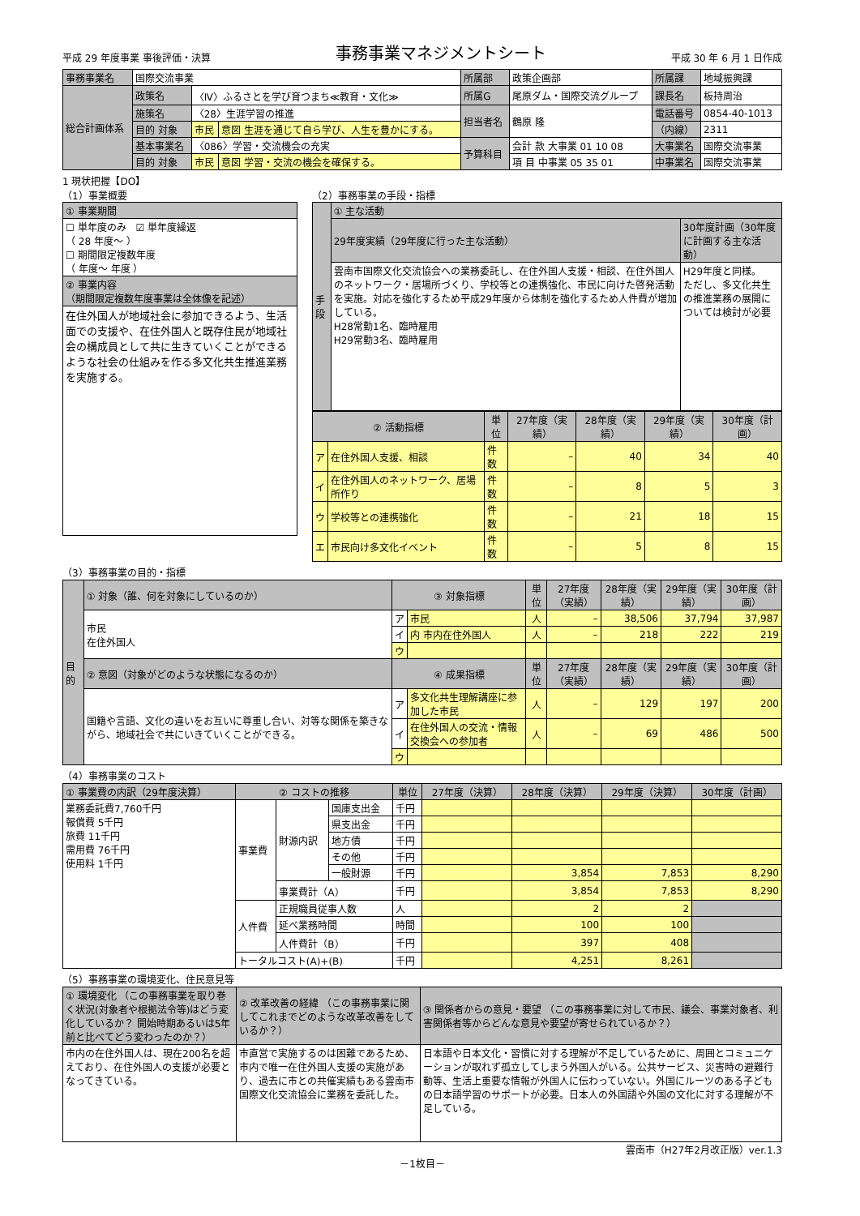平成 29 年度事業 事後評価・決算
事務事業マネジメントシート
平成 30 年 6 月 1 日作成
| 事務事業名 | 国際交流事業 | | | 所属部 | 政策企画部 | 所属課 | 地域振興課 |
| 総合計画体系 | 政策名 | 〈Ⅳ〉ふるさとを学び育つまち≪教育・文化≫ | | 所属G | 尾原ダム・国際交流グループ | 課長名 | 板持周治 |
| | 施策名 | 〈28〉生涯学習の推進 | | 担当者名 | 鶴原 隆 | 電話番号 | 0854-40-1013 |
| | 目的 対象 | 市民 | 意図 生涯を通じて自ら学び、人生を豊かにする。 | | | （内線） | 2311 |
| | 基本事業名 | 〈086〉学習・交流機会の充実 | | 予算科目 | 会計 款 大事業 01 10 08 | 大事業名 | 国際交流事業 |
| | 目的 対象 | 市民 | 意図 学習・交流の機会を確保する。 | | 項 目 中事業 05 35 01 | 中事業名 | 国際交流事業 |
1 現状把握【DO】
（1）事業概要
| ① 事業期間 |
| ☐ 単年度のみ ☑ 単年度繰返 （ 28 年度～ ） ☐ 期間限定複数年度 （ 年度～ 年度 ） |
| ② 事業内容 （期間限定複数年度事業は全体像を記述） |
| 在住外国人が地域社会に参加できるよう、生活面での支援や、在住外国人と既存住民が地域社会の構成員として共に生きていくことができるような社会の仕組みを作る多文化共生推進業務を実施する。 |
（2）事務事業の手段・指標
| 手段 | ① 主な活動 | |
| | 29年度実績（29年度に行った主な活動） | 30年度計画（30年度に計画する主な活動） |
| | 雲南市国際文化交流協会への業務委託し、在住外国人支援・相談、在住外国人のネットワーク・居場所づくり、学校等との連携強化、市民に向けた啓発活動を実施。対応を強化するため平成29年度から体制を強化するため人件費が増加している。 H28常勤1名、臨時雇用 H29常勤3名、臨時雇用 | H29年度と同様。 ただし、多文化共生の推進業務の展開については検討が必要 |
| ② 活動指標 | | 単位 | 27年度（実績） | 28年度（実績） | 29年度（実績） | 30年度（計画） |
| --- | --- | --- | --- | --- | --- | --- |
| ア | 在住外国人支援、相談 | 件数 | – | 40 | 34 | 40 |
| イ | 在住外国人のネットワーク、居場所作り | 件数 | – | 8 | 5 | 3 |
| ウ | 学校等との連携強化 | 件数 | – | 21 | 18 | 15 |
| エ | 市民向け多文化イベント | 件数 | – | 5 | 8 | 15 |
（3）事務事業の目的・指標
| 目的 | ① 対象（誰、何を対象にしているのか） | ③ 対象指標 | | 単位 | 27年度（実績） | 28年度（実績） | 29年度（実績） | 30年度（計画） |
| | 市民 在住外国人 | ア | 市民 | 人 | – | 38,506 | 37,794 | 37,987 |
| | | イ | 内 市内在住外国人 | 人 | – | 218 | 222 | 219 |
| | | ウ | | | | | | |
| | ② 意図（対象がどのような状態になるのか） | ④ 成果指標 | | 単位 | 27年度（実績） | 28年度（実績） | 29年度（実績） | 30年度（計画） |
| | 国籍や言語、文化の違いをお互いに尊重し合い、対等な関係を築きながら、地域社会で共にいきていくことができる。 | ア | 多文化共生理解講座に参加した市民 | 人 | – | 129 | 197 | 200 |
| | | イ | 在住外国人の交流・情報交換会への参加者 | 人 | – | 69 | 486 | 500 |
| | | ウ | | | | | | |
（4）事務事業のコスト
| ① 事業費の内訳（29年度決算） | ② コストの推移 | | | 単位 | 27年度（決算） | 28年度（決算） | 29年度（決算） | 30年度（計画） |
| 業務委託費7,760千円 報償費 5千円 旅費 11千円 需用費 76千円 使用料 1千円 | 事業費 | 財源内訳 | 国庫支出金 | 千円 | | | | |
| | | | 県支出金 | 千円 | | | | |
| | | | 地方債 | 千円 | | | | |
| | | | その他 | 千円 | | | | |
| | | | 一般財源 | 千円 | | 3,854 | 7,853 | 8,290 |
| | | 事業費計（A） | | 千円 | | 3,854 | 7,853 | 8,290 |
| | 人件費 | 正規職員従事人数 | | 人 | | 2 | 2 | |
| | | 延べ業務時間 | | 時間 | | 100 | 100 | |
| | | 人件費計（B） | | 千円 | | 397 | 408 | |
| | トータルコスト(A)+(B) | | | 千円 | | 4,251 | 8,261 | |
（5）事務事業の環境変化、住民意見等
| ① 環境変化 （この事務事業を取り巻く状況(対象者や根拠法令等)はどう変化しているか？ 開始時期あるいは5年前と比べてどう変わったのか？） | ② 改革改善の経緯 （この事務事業に関してこれまでどのような改革改善をしているか？） | ③ 関係者からの意見・要望 （この事務事業に対して市民、議会、事業対象者、利害関係者等からどんな意見や要望が寄せられているか？） |
| 市内の在住外国人は、現在200名を超えており、在住外国人の支援が必要となってきている。 | 市直営で実施するのは困難であるため、市内で唯一在住外国人支援の実施があり、過去に市との共催実績もある雲南市国際文化交流協会に業務を委託した。 | 日本語や日本文化・習慣に対する理解が不足しているために、周囲とコミュニケーションが取れず孤立してしまう外国人がいる。公共サービス、災害時の避難行動等、生活上重要な情報が外国人に伝わっていない。外国にルーツのある子どもの日本語学習のサポートが必要。日本人の外国語や外国の文化に対する理解が不足している。 |
雲南市（H27年2月改正版）ver.1.3
－1枚目－